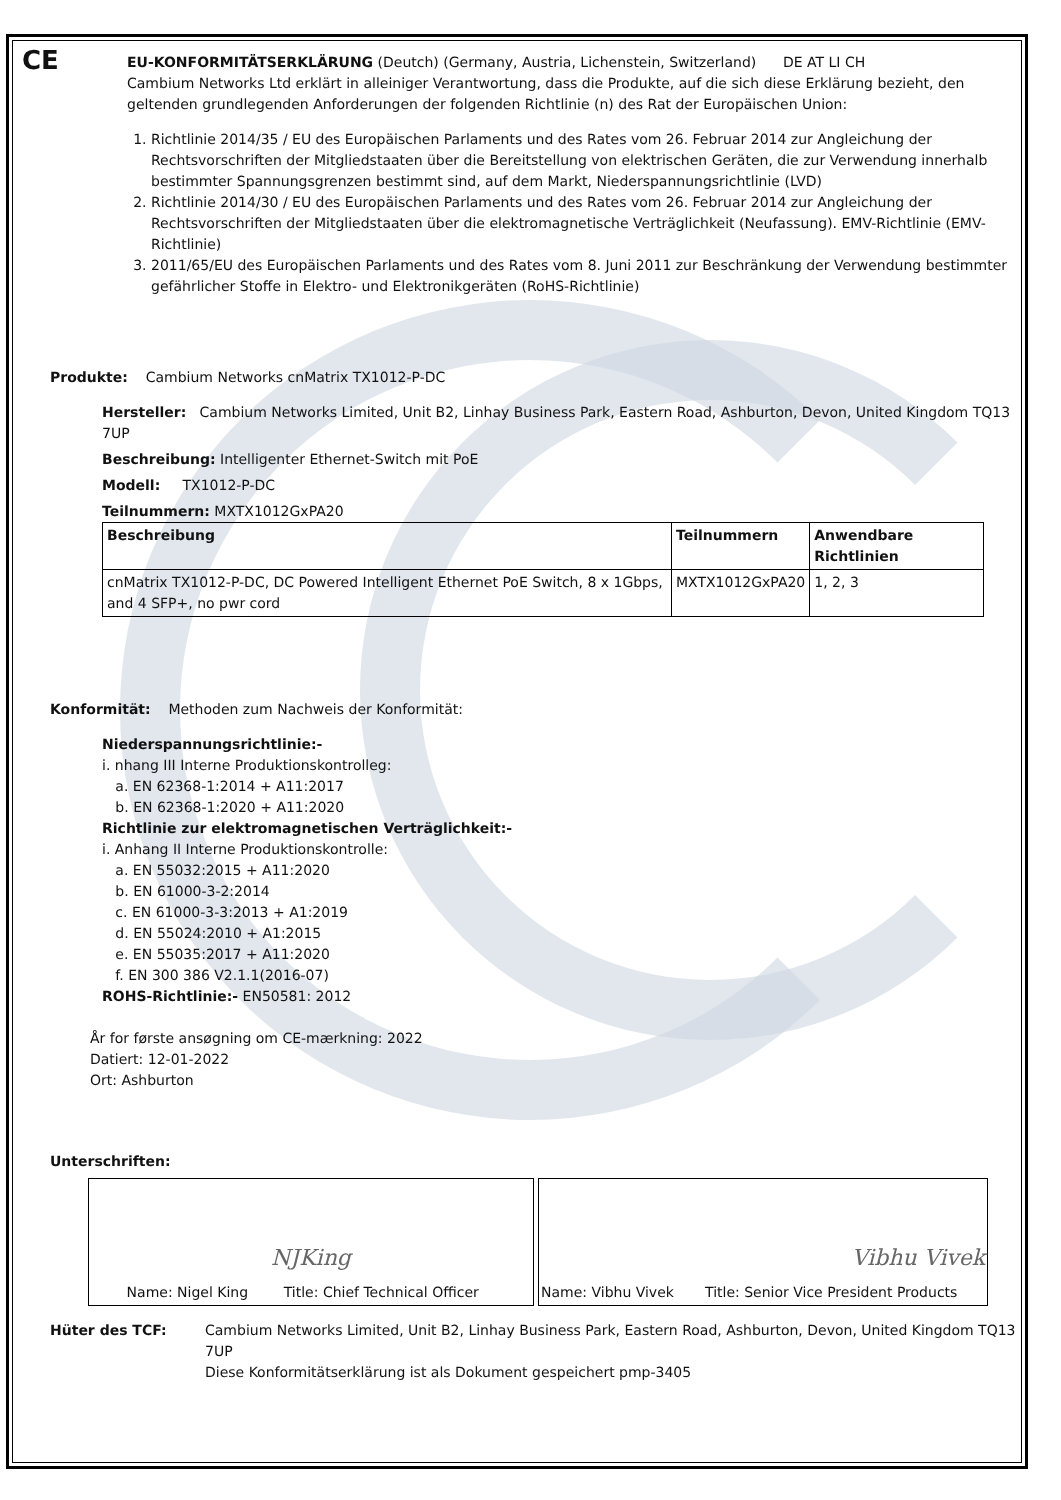CE
EU-KONFORMITÄTSERKLÄRUNG (Deutch) (Germany, Austria, Lichenstein, Switzerland) DE AT LI CH
Cambium Networks Ltd erklärt in alleiniger Verantwortung, dass die Produkte, auf die sich diese Erklärung bezieht, den geltenden grundlegenden Anforderungen der folgenden Richtlinie (n) des Rat der Europäischen Union:
1. Richtlinie 2014/35 / EU des Europäischen Parlaments und des Rates vom 26. Februar 2014 zur Angleichung der Rechtsvorschriften der Mitgliedstaaten über die Bereitstellung von elektrischen Geräten, die zur Verwendung innerhalb bestimmter Spannungsgrenzen bestimmt sind, auf dem Markt, Niederspannungsrichtlinie (LVD)
2. Richtlinie 2014/30 / EU des Europäischen Parlaments und des Rates vom 26. Februar 2014 zur Angleichung der Rechtsvorschriften der Mitgliedstaaten über die elektromagnetische Verträglichkeit (Neufassung). EMV-Richtlinie (EMV-Richtlinie)
3. 2011/65/EU des Europäischen Parlaments und des Rates vom 8. Juni 2011 zur Beschränkung der Verwendung bestimmter gefährlicher Stoffe in Elektro- und Elektronikgeräten (RoHS-Richtlinie)
Produkte: Cambium Networks cnMatrix TX1012-P-DC
Hersteller: Cambium Networks Limited, Unit B2, Linhay Business Park, Eastern Road, Ashburton, Devon, United Kingdom TQ13 7UP
Beschreibung: Intelligenter Ethernet-Switch mit PoE
Modell: TX1012-P-DC
Teilnummern: MXTX1012GxPA20
| Beschreibung | Teilnummern | Anwendbare Richtlinien |
| --- | --- | --- |
| cnMatrix TX1012-P-DC, DC Powered Intelligent Ethernet PoE Switch, 8 x 1Gbps, and 4 SFP+, no pwr cord | MXTX1012GxPA20 | 1, 2, 3 |
Konformität: Methoden zum Nachweis der Konformität:
Niederspannungsrichtlinie:-
i. nhang III Interne Produktionskontrolleg:
a. EN 62368-1:2014 + A11:2017
b. EN 62368-1:2020 + A11:2020
Richtlinie zur elektromagnetischen Verträglichkeit:-
i. Anhang II Interne Produktionskontrolle:
a. EN 55032:2015 + A11:2020
b. EN 61000-3-2:2014
c. EN 61000-3-3:2013 + A1:2019
d. EN 55024:2010 + A1:2015
e. EN 55035:2017 + A11:2020
f. EN 300 386 V2.1.1(2016-07)
ROHS-Richtlinie:- EN50581: 2012
År for første ansøgning om CE-mærkning: 2022
Datiert: 12-01-2022
Ort: Ashburton
Unterschriften:
NJKing
Name: Nigel King Title: Chief Technical Officer
Vibhu Vivek
Name: Vibhu Vivek Title: Senior Vice President Products
Hüter des TCF: Cambium Networks Limited, Unit B2, Linhay Business Park, Eastern Road, Ashburton, Devon, United Kingdom TQ13 7UP
Diese Konformitätserklärung ist als Dokument gespeichert pmp-3405